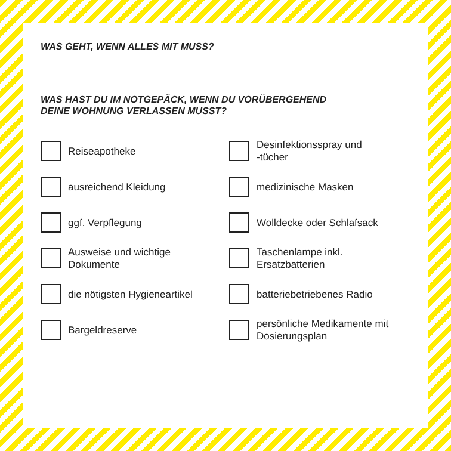WAS GEHT, WENN ALLES MIT MUSS?
WAS HAST DU IM NOTGEPÄCK, WENN DU VORÜBERGEHEND
DEINE WOHNUNG VERLASSEN MUSST?
Reiseapotheke
Desinfektionsspray und
-tücher
ausreichend Kleidung
medizinische Masken
ggf. Verpflegung
Wolldecke oder Schlafsack
Ausweise und wichtige
Dokumente
Taschenlampe inkl.
Ersatzbatterien
die nötigsten Hygieneartikel
batteriebetriebenes Radio
Bargeldreserve
persönliche Medikamente mit
Dosierungsplan